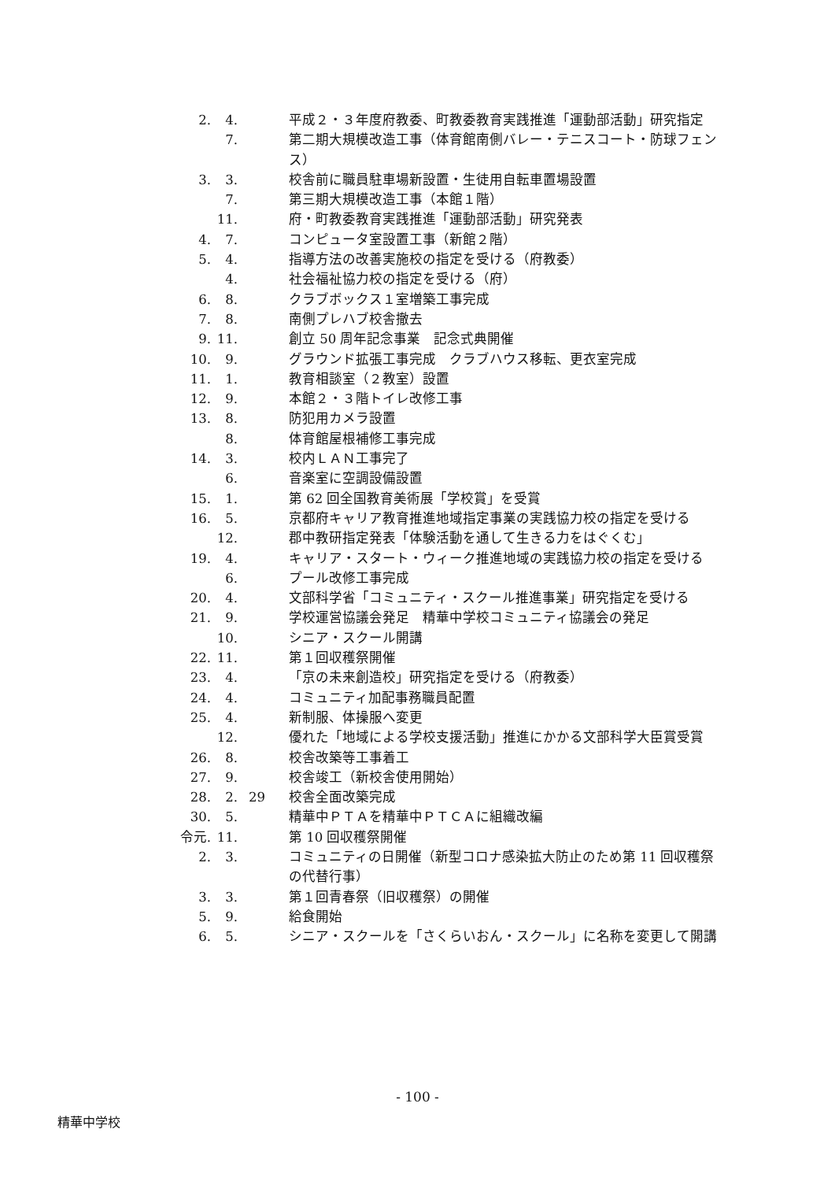2. 4. 平成２・３年度府教委、町教委教育実践推進「運動部活動」研究指定
7. 第二期大規模改造工事（体育館南側バレー・テニスコート・防球フェンス）
3. 3. 校舎前に職員駐車場新設置・生徒用自転車置場設置
7. 第三期大規模改造工事（本館１階）
11. 府・町教委教育実践推進「運動部活動」研究発表
4. 7. コンピュータ室設置工事（新館２階）
5. 4. 指導方法の改善実施校の指定を受ける（府教委）
4. 社会福祉協力校の指定を受ける（府）
6. 8. クラブボックス１室増築工事完成
7. 8. 南側プレハブ校舎撤去
9. 11. 創立 50 周年記念事業　記念式典開催
10. 9. グラウンド拡張工事完成　クラブハウス移転、更衣室完成
11. 1. 教育相談室（２教室）設置
12. 9. 本館２・３階トイレ改修工事
13. 8. 防犯用カメラ設置
8. 体育館屋根補修工事完成
14. 3. 校内ＬＡＮ工事完了
6. 音楽室に空調設備設置
15. 1. 第 62 回全国教育美術展「学校賞」を受賞
16. 5. 京都府キャリア教育推進地域指定事業の実践協力校の指定を受ける
12. 郡中教研指定発表「体験活動を通して生きる力をはぐくむ」
19. 4. キャリア・スタート・ウィーク推進地域の実践協力校の指定を受ける
6. プール改修工事完成
20. 4. 文部科学省「コミュニティ・スクール推進事業」研究指定を受ける
21. 9. 学校運営協議会発足　精華中学校コミュニティ協議会の発足
10. シニア・スクール開講
22. 11. 第１回収穫祭開催
23. 4. 「京の未来創造校」研究指定を受ける（府教委）
24. 4. コミュニティ加配事務職員配置
25. 4. 新制服、体操服へ変更
12. 優れた「地域による学校支援活動」推進にかかる文部科学大臣賞受賞
26. 8. 校舎改築等工事着工
27. 9. 校舎竣工（新校舎使用開始）
28. 2. 29 校舎全面改築完成
30. 5. 精華中ＰＴＡを精華中ＰＴＣＡに組織改編
令元. 11. 第 10 回収穫祭開催
2. 3. コミュニティの日開催（新型コロナ感染拡大防止のため第 11 回収穫祭の代替行事）
3. 3. 第１回青春祭（旧収穫祭）の開催
5. 9. 給食開始
6. 5. シニア・スクールを「さくらいおん・スクール」に名称を変更して開講
- 100 -
精華中学校